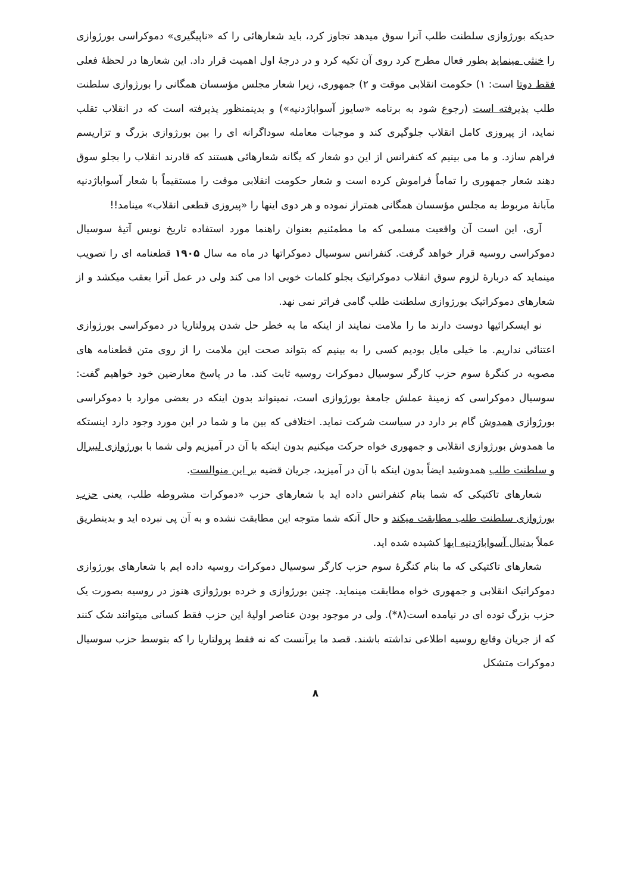حدیکه بورژوازی سلطنت طلب آنرا سوق میدهد تجاوز کرد، باید شعارهائی را که «ناپیگیری» دموکراسی بورژوازی را خنثی مینماید بطور فعال مطرح کرد روی آن تکیه کرد و در درجهٔ اول اهمیت قرار داد. این شعارها در لحظهٔ فعلی فقط دوتا است: ۱) حکومت انقلابی موقت و ۲) جمهوری، زیرا شعار مجلس مؤسسان همگانی را بورژوازی سلطنت طلب پذیرفته است (رجوع شود به برنامه «سایوز آسواباژدنیه») و بدینمنظور پذیرفته است که در انقلاب تقلب نماید، از پیروزی کامل انقلاب جلوگیری کند و موجبات معامله سوداگرانه ای را بین بورژوازی بزرگ و تزاریسم فراهم سازد. و ما می بینیم که کنفرانس از این دو شعار که یگانه شعارهائی هستند که قادرند انقلاب را بجلو سوق دهند شعار جمهوری را تماماً فراموش کرده است و شعار حکومت انقلابی موقت را مستقیماً با شعار آسواباژدنیه مآبانهٔ مربوط به مجلس مؤسسان همگانی همتراز نموده و هر دوی اینها را «پیروزی قطعی انقلاب» مینامد!!
آری، این است آن واقعیت مسلمی که ما مطمئنیم بعنوان راهنما مورد استفاده تاریخ نویس آتیهٔ سوسیال دموکراسی روسیه قرار خواهد گرفت. کنفرانس سوسیال دموکراتها در ماه مه سال ۱۹۰۵ قطعنامه ای را تصویب مینماید که دربارهٔ لزوم سوق انقلاب دموکراتیک بجلو کلمات خوبی ادا می کند ولی در عمل آنرا بعقب میکشد و از شعارهای دموکراتیک بورژوازی سلطنت طلب گامی فراتر نمی نهد.
نو ایسکرائیها دوست دارند ما را ملامت نمایند از اینکه ما به خطر حل شدن پرولتاریا در دموکراسی بورژوازی اعتنائی نداریم. ما خیلی مایل بودیم کسی را به بینیم که بتواند صحت این ملامت را از روی متن قطعنامه های مصوبه در کنگرهٔ سوم حزب کارگر سوسیال دموکرات روسیه ثابت کند. ما در پاسخ معارضین خود خواهیم گفت: سوسیال دموکراسی که زمینهٔ عملش جامعهٔ بورژوازی است، نمیتواند بدون اینکه در بعضی موارد با دموکراسی بورژوازی همدوش گام بر دارد در سیاست شرکت نماید. اختلافی که بین ما و شما در این مورد وجود دارد اینستکه ما همدوش بورژوازی انقلابی و جمهوری خواه حرکت میکنیم بدون اینکه با آن در آمیزیم ولی شما با بورژوازی لیبرال و سلطنت طلب همدوشید ایضاً بدون اینکه با آن در آمیزید، جریان قضیه بر این منوالست.
شعارهای تاکتیکی که شما بنام کنفرانس داده اید با شعارهای حزب «دموکرات مشروطه طلب، یعنی حزب بورژوازی سلطنت طلب مطابقت میکند و حال آنکه شما متوجه این مطابقت نشده و به آن پی نبرده اید و بدینطریق عملاً بدنبال آسواباژدنیه ایها کشیده شده اید.
شعارهای تاکتیکی که ما بنام کنگرهٔ سوم حزب کارگر سوسیال دموکرات روسیه داده ایم با شعارهای بورژوازی دموکراتیک انقلابی و جمهوری خواه مطابقت مینماید. چنین بورژوازی و خرده بورژوازی هنوز در روسیه بصورت یک حزب بزرگ توده ای در نیامده است(۸*). ولی در موجود بودن عناصر اولیهٔ این حزب فقط کسانی میتوانند شک کنند که از جریان وقایع روسیه اطلاعی نداشته باشند. قصد ما برآنست که نه فقط پرولتاریا را که بتوسط حزب سوسیال دموکرات متشکل
۸